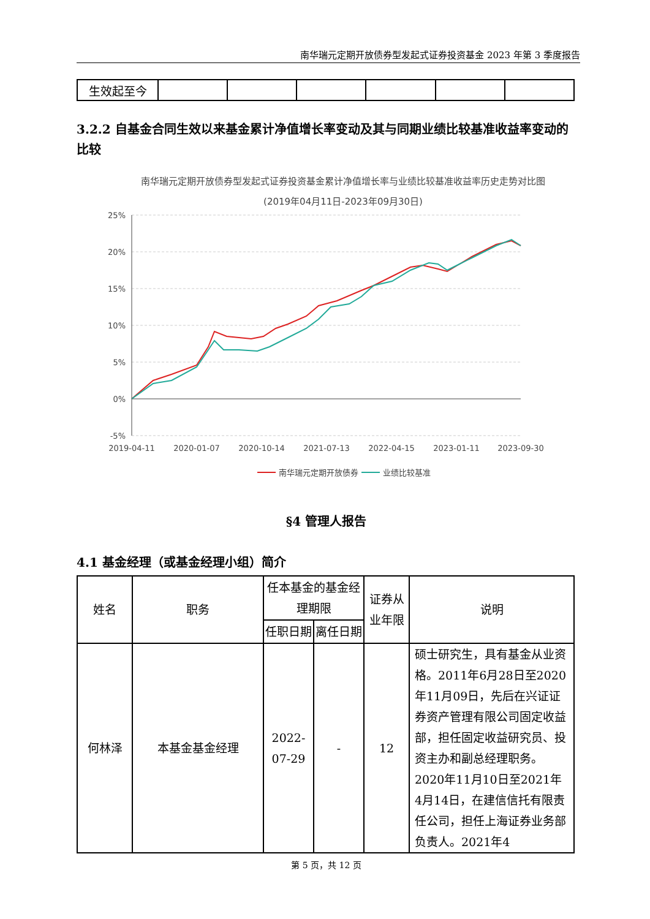南华瑞元定期开放债券型发起式证券投资基金 2023 年第 3 季度报告
| 生效起至今 | | | | | | |
3.2.2 自基金合同生效以来基金累计净值增长率变动及其与同期业绩比较基准收益率变动的比较
南华瑞元定期开放债券型发起式证券投资基金累计净值增长率与业绩比较基准收益率历史走势对比图
(2019年04月11日-2023年09月30日)
25%
20%
15%
10%
5%
0%
-5%
2019-04-11
2020-01-07
2020-10-14
2021-07-13
2022-04-15
2023-01-11
2023-09-30
南华瑞元定期开放债券
业绩比较基准
§4 管理人报告
4.1 基金经理（或基金经理小组）简介
| 姓名 | 职务 | 任本基金的基金经理期限 | | 证券从业年限 | 说明 |
| --- | --- | --- | --- | --- | --- |
| | | 任职日期 | 离任日期 | | |
| 何林泽 | 本基金基金经理 | 2022-07-29 | - | 12 | 硕士研究生，具有基金从业资格。2011年6月28日至2020年11月09日，先后在兴证证券资产管理有限公司固定收益部，担任固定收益研究员、投资主办和副总经理职务。2020年11月10日至2021年4月14日，在建信信托有限责任公司，担任上海证券业务部负责人。2021年4 |
第 5 页，共 12 页